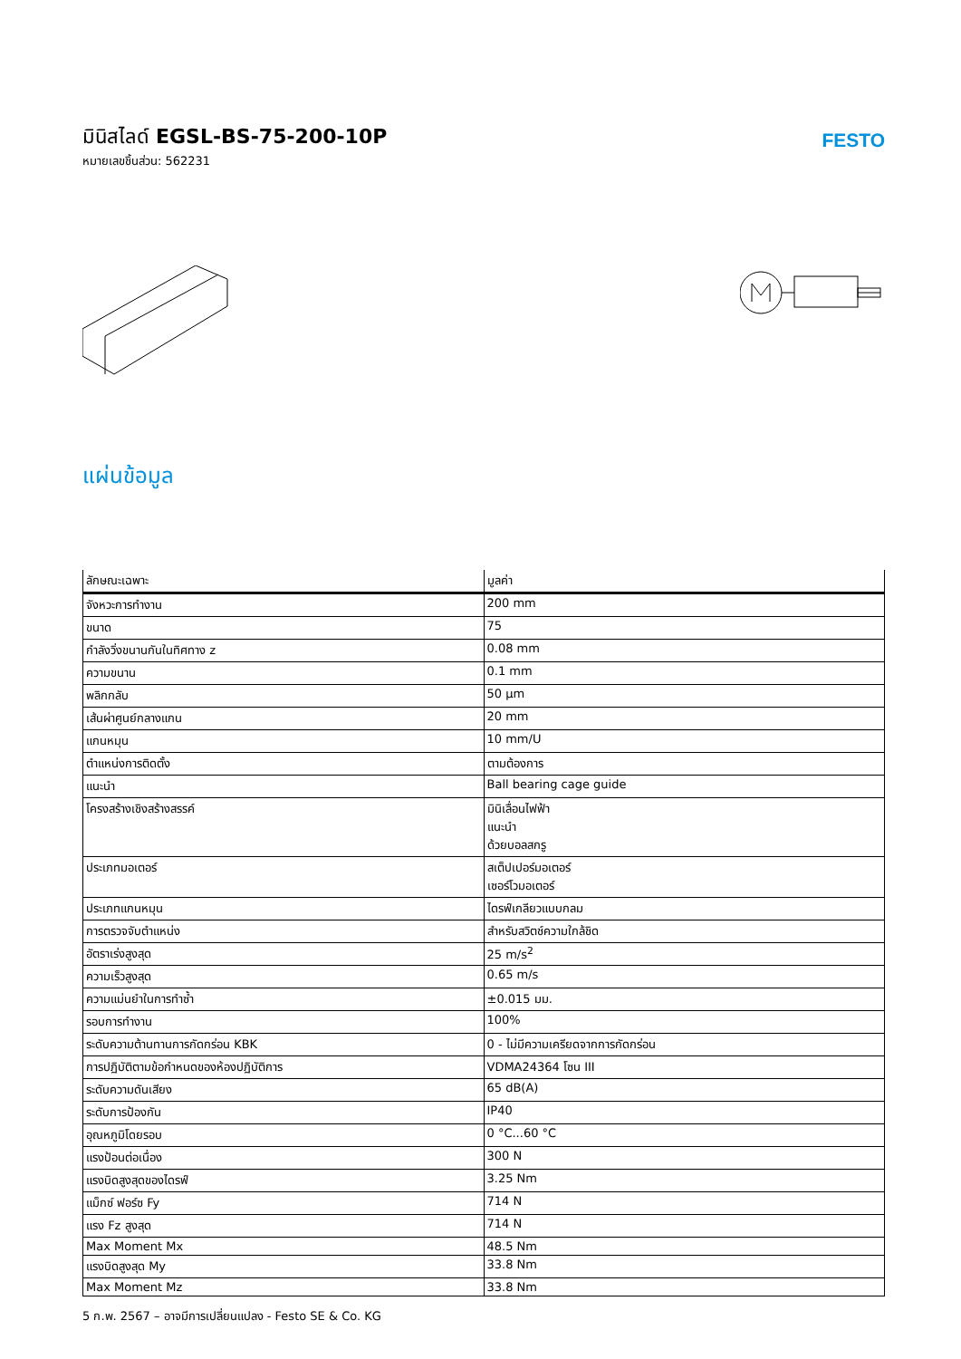มินิสไลด์ EGSL-BS-75-200-10P
หมายเลขชิ้นส่วน: 562231
FESTO
แผ่นข้อมูล
| ลักษณะเฉพาะ | มูลค่า |
| --- | --- |
| จังหวะการทำงาน | 200 mm |
| ขนาด | 75 |
| กำลังวิ่งขนานกันในทิศทาง z | 0.08 mm |
| ความขนาน | 0.1 mm |
| พลิกกลับ | 50 µm |
| เส้นผ่าศูนย์กลางแกน | 20 mm |
| แกนหมุน | 10 mm/U |
| ตำแหน่งการติดตั้ง | ตามต้องการ |
| แนะนำ | Ball bearing cage guide |
| โครงสร้างเชิงสร้างสรรค์ | มินิเลื่อนไฟฟ้า แนะนำ ด้วยบอลสกรู |
| ประเภทมอเตอร์ | สเต็ปเปอร์มอเตอร์ เซอร์โวมอเตอร์ |
| ประเภทแกนหมุน | ไดรฟ์เกลียวแบบกลม |
| การตรวจจับตำแหน่ง | สำหรับสวิตช์ความใกล้ชิด |
| อัตราเร่งสูงสุด | 25 m/s<sup>2</sup> |
| ความเร็วสูงสุด | 0.65 m/s |
| ความแม่นยำในการทำซ้ำ | ±0.015 มม. |
| รอบการทำงาน | 100% |
| ระดับความต้านทานการกัดกร่อน KBK | 0 - ไม่มีความเครียดจากการกัดกร่อน |
| การปฏิบัติตามข้อกำหนดของห้องปฏิบัติการ | VDMA24364 โซน III |
| ระดับความดันเสียง | 65 dB(A) |
| ระดับการป้องกัน | IP40 |
| อุณหภูมิโดยรอบ | 0 °C...60 °C |
| แรงป้อนต่อเนื่อง | 300 N |
| แรงบิดสูงสุดของไดรฟ์ | 3.25 Nm |
| แม็กซ์ ฟอร์ซ Fy | 714 N |
| แรง Fz สูงสุด | 714 N |
| Max Moment Mx | 48.5 Nm |
| แรงบิดสูงสุด My | 33.8 Nm |
| Max Moment Mz | 33.8 Nm |
5 ก.พ. 2567 – อาจมีการเปลี่ยนแปลง - Festo SE & Co. KG